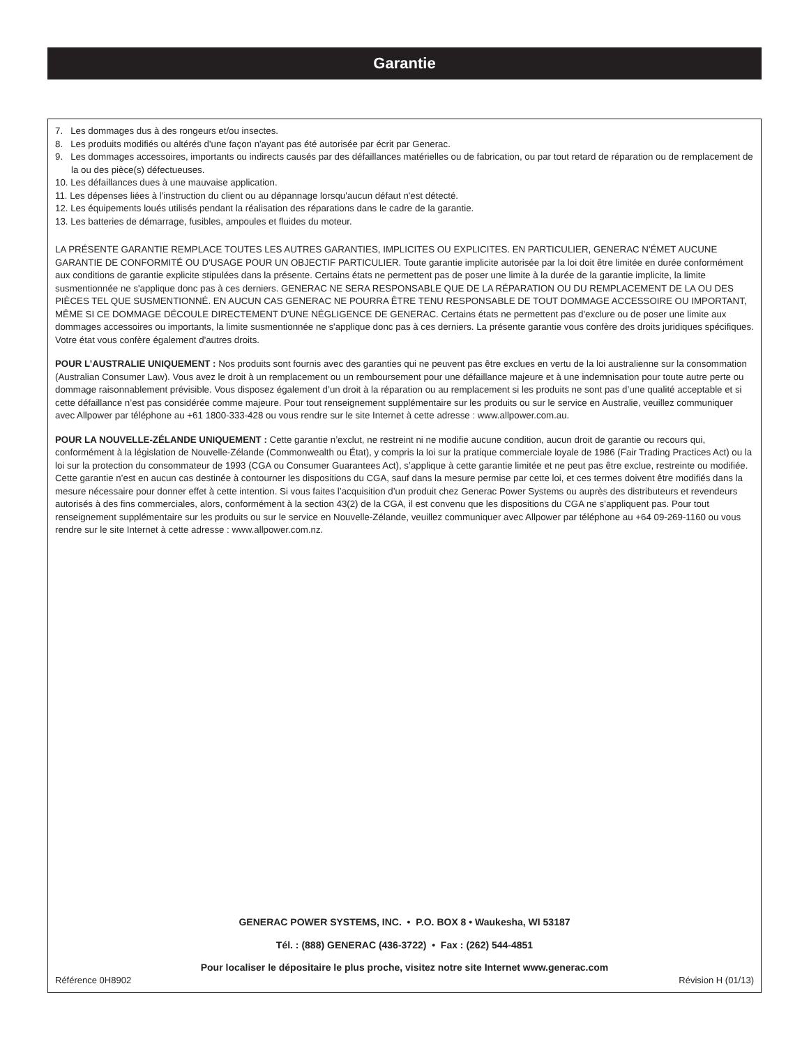Garantie
7. Les dommages dus à des rongeurs et/ou insectes.
8. Les produits modifiés ou altérés d'une façon n'ayant pas été autorisée par écrit par Generac.
9. Les dommages accessoires, importants ou indirects causés par des défaillances matérielles ou de fabrication, ou par tout retard de réparation ou de remplacement de la ou des pièce(s) défectueuses.
10. Les défaillances dues à une mauvaise application.
11. Les dépenses liées à l'instruction du client ou au dépannage lorsqu'aucun défaut n'est détecté.
12. Les équipements loués utilisés pendant la réalisation des réparations dans le cadre de la garantie.
13. Les batteries de démarrage, fusibles, ampoules et fluides du moteur.
LA PRÉSENTE GARANTIE REMPLACE TOUTES LES AUTRES GARANTIES, IMPLICITES OU EXPLICITES. EN PARTICULIER, GENERAC N'ÉMET AUCUNE GARANTIE DE CONFORMITÉ OU D'USAGE POUR UN OBJECTIF PARTICULIER. Toute garantie implicite autorisée par la loi doit être limitée en durée conformément aux conditions de garantie explicite stipulées dans la présente. Certains états ne permettent pas de poser une limite à la durée de la garantie implicite, la limite susmentionnée ne s'applique donc pas à ces derniers. GENERAC NE SERA RESPONSABLE QUE DE LA RÉPARATION OU DU REMPLACEMENT DE LA OU DES PIÈCES TEL QUE SUSMENTIONNÉ. EN AUCUN CAS GENERAC NE POURRA ÊTRE TENU RESPONSABLE DE TOUT DOMMAGE ACCESSOIRE OU IMPORTANT, MÊME SI CE DOMMAGE DÉCOULE DIRECTEMENT D'UNE NÉGLIGENCE DE GENERAC. Certains états ne permettent pas d'exclure ou de poser une limite aux dommages accessoires ou importants, la limite susmentionnée ne s'applique donc pas à ces derniers. La présente garantie vous confère des droits juridiques spécifiques. Votre état vous confère également d'autres droits.
POUR L’AUSTRALIE UNIQUEMENT : Nos produits sont fournis avec des garanties qui ne peuvent pas être exclues en vertu de la loi australienne sur la consommation (Australian Consumer Law). Vous avez le droit à un remplacement ou un remboursement pour une défaillance majeure et à une indemnisation pour toute autre perte ou dommage raisonnablement prévisible. Vous disposez également d’un droit à la réparation ou au remplacement si les produits ne sont pas d’une qualité acceptable et si cette défaillance n’est pas considérée comme majeure. Pour tout renseignement supplémentaire sur les produits ou sur le service en Australie, veuillez communiquer avec Allpower par téléphone au +61 1800-333-428 ou vous rendre sur le site Internet à cette adresse : www.allpower.com.au.
POUR LA NOUVELLE-ZÉLANDE UNIQUEMENT : Cette garantie n’exclut, ne restreint ni ne modifie aucune condition, aucun droit de garantie ou recours qui, conformément à la législation de Nouvelle-Zélande (Commonwealth ou État), y compris la loi sur la pratique commerciale loyale de 1986 (Fair Trading Practices Act) ou la loi sur la protection du consommateur de 1993 (CGA ou Consumer Guarantees Act), s’applique à cette garantie limitée et ne peut pas être exclue, restreinte ou modifiée. Cette garantie n’est en aucun cas destinée à contourner les dispositions du CGA, sauf dans la mesure permise par cette loi, et ces termes doivent être modifiés dans la mesure nécessaire pour donner effet à cette intention. Si vous faites l’acquisition d’un produit chez Generac Power Systems ou auprès des distributeurs et revendeurs autorisés à des fins commerciales, alors, conformément à la section 43(2) de la CGA, il est convenu que les dispositions du CGA ne s’appliquent pas. Pour tout renseignement supplémentaire sur les produits ou sur le service en Nouvelle-Zélande, veuillez communiquer avec Allpower par téléphone au +64 09-269-1160 ou vous rendre sur le site Internet à cette adresse : www.allpower.com.nz.
GENERAC POWER SYSTEMS, INC. • P.O. BOX 8 • Waukesha, WI 53187
Tél. : (888) GENERAC (436-3722) • Fax : (262) 544-4851
Pour localiser le dépositaire le plus proche, visitez notre site Internet www.generac.com
Référence 0H8902 Révision H (01/13)